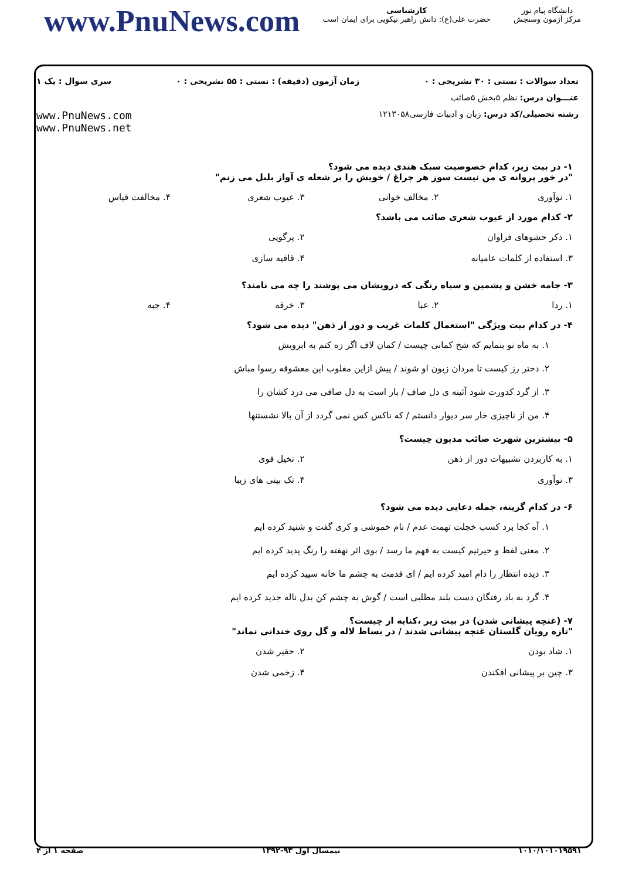www.PnuNews.com
کارشناسی
حضرت علی(ع): دانش راهبر نیکویی برای ایمان است
دانشگاه پیام نور
مرکز آزمون وسنجش
تعداد سوالات : تستی : ۳۰ تشریحی : ۰ زمان آزمون (دقیقه) : تستی : ۵۵ تشریحی : ۰ سری سوال : یک ۱
عنـــوان درس: نظم ۵بخش ۵صائب
رشته تحصیلی/کد درس: زبان و ادبیات فارسی۱۲۱۳۰۵۸ www.PnuNews.com
www.PnuNews.net
۱- در بیت زیر، کدام خصوصیت سبک هندی دیده می شود؟
"در خور پروانه ی من نیست سوز هر چراغ / خویش را بر شعله ی آواز بلبل می زنم"
۱. نوآوری ۲. مخالف خوانی ۳. عیوب شعری ۴. مخالفت قیاس
۲- کدام مورد از عیوب شعری صائب می باشد؟
۱. ذکر حشوهای فراوان
۲. پرگویی
۳. استفاده از کلمات عامیانه
۴. قافیه سازی
۳- جامه خشن و پشمین و سیاه رنگی که درویشان می پوشند را چه می نامند؟
۱. ردا ۲. عبا ۳. خرقه ۴. جبه
۴- در کدام بیت ویژگی "استعمال کلمات غریب و دور از ذهن" دیده می شود؟
۱. به ماه نو بنمایم که شخ کمانی چیست / کمان لاف اگر زه کنم به ابرویش
۲. دختر رز کیست تا مردان زبون او شوند / پیش ازاین مغلوب این معشوقه رسوا مباش
۳. از گرد کدورت شود آئینه ی دل صاف / بار است به دل صافی می درد کشان را
۴. من از ناچیزی خار سر دیوار دانستم / که ناکس کس نمی گردد از آن بالا نشستنها
۵- بیشترین شهرت صائب مدیون چیست؟
۱. به کاربردن تشبیهات دور از ذهن
۲. تخیل قوی
۳. نوآوری
۴. تک بیتی های زیبا
۶- در کدام گزینه، جمله دعایی دیده می شود؟
۱. آه کجا برد کسب خجلت تهمت عدم / نام خموشی و کری گفت و شنید کرده ایم
۲. معنی لفظ و حیرتیم کیست به فهم ما رسد / بوی اثر نهفته را رنگ پدید کرده ایم
۳. دیده انتظار را دام امید کرده ایم / ای قدمت به چشم ما خانه سپید کرده ایم
۴. گرد به باد رفتگان دست بلند مطلبی است / گوش به چشم کن بدل ناله جدید کرده ایم
۷- (غنچه پیشانی شدن) در بیت زیر ،کنایه از چیست؟
"تازه رویان گلستان غنچه پیشانی شدند / در بساط لاله و گل روی خندانی نماند"
۱. شاد بودن
۲. حقیر شدن
۳. چین بر پیشانی افکندن
۴. زخمی شدن
۱۰۱۰/۱۰۱۰۱۹۵۹۱ نیمسال اول ۹۳-۱۳۹۲ صفحه ۱ از ۴